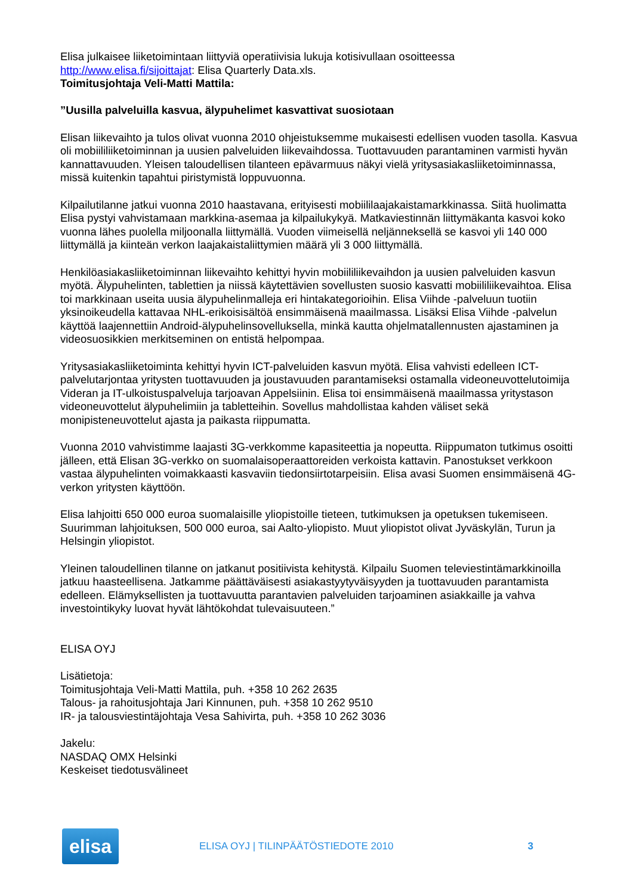Elisa julkaisee liiketoimintaan liittyviä operatiivisia lukuja kotisivullaan osoitteessa http://www.elisa.fi/sijoittajat: Elisa Quarterly Data.xls.
Toimitusjohtaja Veli-Matti Mattila:
”Uusilla palveluilla kasvua, älypuhelimet kasvattivat suosiotaan
Elisan liikevaihto ja tulos olivat vuonna 2010 ohjeistuksemme mukaisesti edellisen vuoden tasolla. Kasvua oli mobiililiiketoiminnan ja uusien palveluiden liikevaihdossa. Tuottavuuden parantaminen varmisti hyvän kannattavuuden. Yleisen taloudellisen tilanteen epävarmuus näkyi vielä yritysasiakasliiketoiminnassa, missä kuitenkin tapahtui piristymistä loppuvuonna.
Kilpailutilanne jatkui vuonna 2010 haastavana, erityisesti mobiililaajakaistamarkkinassa. Siitä huolimatta Elisa pystyi vahvistamaan markkina-asemaa ja kilpailukykyä. Matkaviestinnän liittymäkanta kasvoi koko vuonna lähes puolella miljoonalla liittymällä. Vuoden viimeisellä neljänneksellä se kasvoi yli 140 000 liittymällä ja kiinteän verkon laajakaistaliittymien määrä yli 3 000 liittymällä.
Henkilöasiakasliiketoiminnan liikevaihto kehittyi hyvin mobiililiikevaihdon ja uusien palveluiden kasvun myötä. Älypuhelinten, tablettien ja niissä käytettävien sovellusten suosio kasvatti mobiililiikevaihtoa. Elisa toi markkinaan useita uusia älypuhelinmalleja eri hintakategorioihin. Elisa Viihde -palveluun tuotiin yksinoikeudella kattavaa NHL-erikoisisältöä ensimmäisenä maailmassa. Lisäksi Elisa Viihde -palvelun käyttöä laajennettiin Android-älypuhelinsovelluksella, minkä kautta ohjelmatallennusten ajastaminen ja videosuosikkien merkitseminen on entistä helpompaa.
Yritysasiakasliiketoiminta kehittyi hyvin ICT-palveluiden kasvun myötä. Elisa vahvisti edelleen ICT-palvelutarjontaa yritysten tuottavuuden ja joustavuuden parantamiseksi ostamalla videoneuvottelutoimija Videran ja IT-ulkoistuspalveluja tarjoavan Appelsiinin. Elisa toi ensimmäisenä maailmassa yritystason videoneuvottelut älypuhelimiin ja tabletteihin. Sovellus mahdollistaa kahden väliset sekä monipisteneuvottelut ajasta ja paikasta riippumatta.
Vuonna 2010 vahvistimme laajasti 3G-verkkomme kapasiteettia ja nopeutta. Riippumaton tutkimus osoitti jälleen, että Elisan 3G-verkko on suomalaisoperaattoreiden verkoista kattavin. Panostukset verkkoon vastaa älypuhelinten voimakkaasti kasvaviin tiedonsiirtotarpeisiin. Elisa avasi Suomen ensimmäisenä 4G-verkon yritysten käyttöön.
Elisa lahjoitti 650 000 euroa suomalaisille yliopistoille tieteen, tutkimuksen ja opetuksen tukemiseen. Suurimman lahjoituksen, 500 000 euroa, sai Aalto-yliopisto. Muut yliopistot olivat Jyväskylän, Turun ja Helsingin yliopistot.
Yleinen taloudellinen tilanne on jatkanut positiivista kehitystä. Kilpailu Suomen televiestintämarkkinoilla jatkuu haasteellisena. Jatkamme päättäväisesti asiakastyytyväisyyden ja tuottavuuden parantamista edelleen. Elämyksellisten ja tuottavuutta parantavien palveluiden tarjoaminen asiakkaille ja vahva investointikyky luovat hyvät lähtökohdat tulevaisuuteen.”
ELISA OYJ
Lisätietoja:
Toimitusjohtaja Veli-Matti Mattila, puh. +358 10 262 2635
Talous- ja rahoitusjohtaja Jari Kinnunen, puh. +358 10 262 9510
IR- ja talousviestintäjohtaja Vesa Sahivirta, puh. +358 10 262 3036
Jakelu:
NASDAQ OMX Helsinki
Keskeiset tiedotusvälineet
elisa
ELISA OYJ | TILINPÄÄTÖSTIEDOTE 2010
3